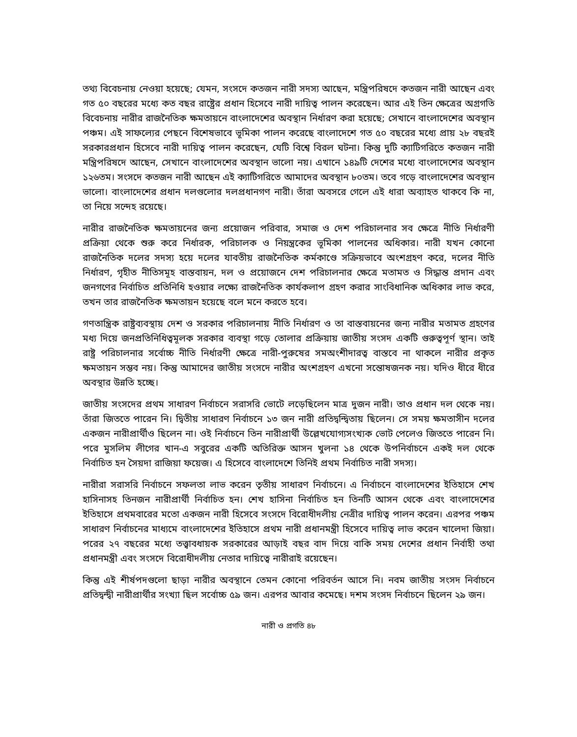তথ্য বিবেচনায় নেওয়া হয়েছে; যেমন, সংসদে কতজন নারী সদস্য আছেন, মন্ত্রিপরিষদে কতজন নারী আছেন এবং গত ৫০ বছরের মধ্যে কত বছর রাষ্ট্রের প্রধান হিসেবে নারী দায়িত্ব পালন করেছেন। আর এই তিন ক্ষেত্রের অগ্রগতি বিবেচনায় নারীর রাজনৈতিক ক্ষমতায়নে বাংলাদেশের অবস্থান নির্ধারণ করা হয়েছে; সেখানে বাংলাদেশের অবস্থান পঞ্চম। এই সাফল্যের পেছনে বিশেষভাবে ভূমিকা পালন করেছে বাংলাদেশে গত ৫০ বছরের মধ্যে প্রায় ২৮ বছরই সরকারপ্রধান হিসেবে নারী দায়িত্ব পালন করেছেন, যেটি বিশ্বে বিরল ঘটনা। কিন্তু দুটি ক্যাটিগরিতে কতজন নারী মন্ত্রিপরিষদে আছেন, সেখানে বাংলাদেশের অবস্থান ভালো নয়। এখানে ১৪৯টি দেশের মধ্যে বাংলাদেশের অবস্থান ১২৬তম। সংসদে কতজন নারী আছেন এই ক্যাটিগরিতে আমাদের অবস্থান ৮০তম। তবে গড়ে বাংলাদেশের অবস্থান ভালো। বাংলাদেশের প্রধান দলগুলোর দলপ্রধানগণ নারী। তাঁরা অবসরে গেলে এই ধারা অব্যাহত থাকবে কি না, তা নিয়ে সন্দেহ রয়েছে।
নারীর রাজনৈতিক ক্ষমতায়নের জন্য প্রয়োজন পরিবার, সমাজ ও দেশ পরিচালনার সব ক্ষেত্রে নীতি নির্ধারণী প্রক্রিয়া থেকে শুরু করে নির্ধারক, পরিচালক ও নিয়ন্ত্রকের ভূমিকা পালনের অধিকার। নারী যখন কোনো রাজনৈতিক দলের সদস্য হয়ে দলের যাবতীয় রাজনৈতিক কর্মকাণ্ডে সক্রিয়ভাবে অংশগ্রহণ করে, দলের নীতি নির্ধারণ, গৃহীত নীতিসমূহ বাস্তবায়ন, দল ও প্রয়োজনে দেশ পরিচালনার ক্ষেত্রে মতামত ও সিদ্ধান্ত প্রদান এবং জনগণের নির্বাচিত প্রতিনিধি হওয়ার লক্ষ্যে রাজনৈতিক কার্যকলাপ গ্রহণ করার সাংবিধানিক অধিকার লাভ করে, তখন তার রাজনৈতিক ক্ষমতায়ন হয়েছে বলে মনে করতে হবে।
গণতান্ত্রিক রাষ্ট্রব্যবস্থায় দেশ ও সরকার পরিচালনায় নীতি নির্ধারণ ও তা বাস্তবায়নের জন্য নারীর মতামত গ্রহণের মধ্য দিয়ে জনপ্রতিনিধিত্বমূলক সরকার ব্যবস্থা গড়ে তোলার প্রক্রিয়ায় জাতীয় সংসদ একটি গুরুত্বপূর্ণ স্থান। তাই রাষ্ট্র পরিচালনার সর্বোচ্চ নীতি নির্ধারণী ক্ষেত্রে নারী-পুরুষের সমঅংশীদারত্ব বাস্তবে না থাকলে নারীর প্রকৃত ক্ষমতায়ন সম্ভব নয়। কিন্তু আমাদের জাতীয় সংসদে নারীর অংশগ্রহণ এখনো সন্তোষজনক নয়। যদিও ধীরে ধীরে অবস্থার উন্নতি হচ্ছে।
জাতীয় সংসদের প্রথম সাধারণ নির্বাচনে সরাসরি ভোটে লড়েছিলেন মাত্র দুজন নারী। তাও প্রধান দল থেকে নয়। তাঁরা জিততে পারেন নি। দ্বিতীয় সাধারণ নির্বাচনে ১৩ জন নারী প্রতিদ্বন্দ্বিতায় ছিলেন। সে সময় ক্ষমতাসীন দলের একজন নারীপ্রার্থীও ছিলেন না। ওই নির্বাচনে তিন নারীপ্রার্থী উল্লেখযোগ্যসংখ্যক ভোট পেলেও জিততে পারেন নি। পরে মুসলিম লীগের খান-এ সবুরের একটি অতিরিক্ত আসন খুলনা ১৪ থেকে উপনির্বাচনে একই দল থেকে নির্বাচিত হন সৈয়দা রাজিয়া ফয়েজ। এ হিসেবে বাংলাদেশে তিনিই প্রথম নির্বাচিত নারী সদস্য।
নারীরা সরাসরি নির্বাচনে সফলতা লাভ করেন তৃতীয় সাধারণ নির্বাচনে। এ নির্বাচনে বাংলাদেশের ইতিহাসে শেখ হাসিনাসহ তিনজন নারীপ্রার্থী নির্বাচিত হন। শেখ হাসিনা নির্বাচিত হন তিনটি আসন থেকে এবং বাংলাদেশের ইতিহাসে প্রথমবারের মতো একজন নারী হিসেবে সংসদে বিরোধীদলীয় নেত্রীর দায়িত্ব পালন করেন। এরপর পঞ্চম সাধারণ নির্বাচনের মাধ্যমে বাংলাদেশের ইতিহাসে প্রথম নারী প্রধানমন্ত্রী হিসেবে দায়িত্ব লাভ করেন খালেদা জিয়া। পরের ২৭ বছরের মধ্যে তত্ত্বাবধায়ক সরকারের আড়াই বছর বাদ দিয়ে বাকি সময় দেশের প্রধান নির্বাহী তথা প্রধানমন্ত্রী এবং সংসদে বিরোধীদলীয় নেতার দায়িত্বে নারীরাই রয়েছেন।
কিন্তু এই শীর্ষপদগুলো ছাড়া নারীর অবস্থানে তেমন কোনো পরিবর্তন আসে নি। নবম জাতীয় সংসদ নির্বাচনে প্রতিদ্বন্দ্বী নারীপ্রার্থীর সংখ্যা ছিল সর্বোচ্চ ৫৯ জন। এরপর আবার কমেছে। দশম সংসদ নির্বাচনে ছিলেন ২৯ জন।
নারী ও প্রগতি ৪৮